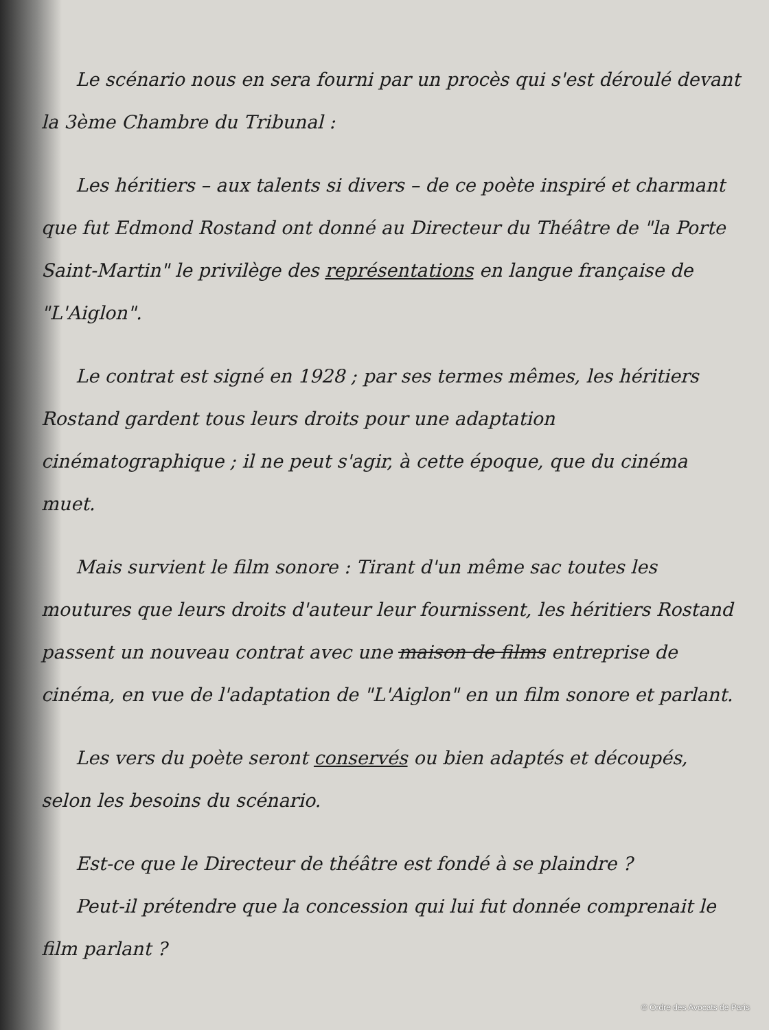Le scénario nous en sera fourni par un procès qui s'est déroulé devant la 3ème Chambre du Tribunal :
Les héritiers – aux talents si divers – de ce poète inspiré et charmant que fut Edmond Rostand ont donné au Directeur du Théâtre de "la Porte Saint-Martin" le privilège des représentations en langue française de "L'Aiglon".
Le contrat est signé en 1928 ; par ses termes mêmes, les héritiers Rostand gardent tous leurs droits pour une adaptation cinématographique ; il ne peut s'agir, à cette époque, que du cinéma muet.
Mais survient le film sonore : Tirant d'un même sac toutes les moutures que leurs droits d'auteur leur fournissent, les héritiers Rostand passent un nouveau contrat avec une maison de films entreprise de cinéma, en vue de l'adaptation de "L'Aiglon" en un film sonore et parlant.
Les vers du poète seront conservés ou bien adaptés et découpés, selon les besoins du scénario.
Est-ce que le Directeur de théâtre est fondé à se plaindre ?
Peut-il prétendre que la concession qui lui fut donnée comprenait le film parlant ?
© Ordre des Avocats de Paris